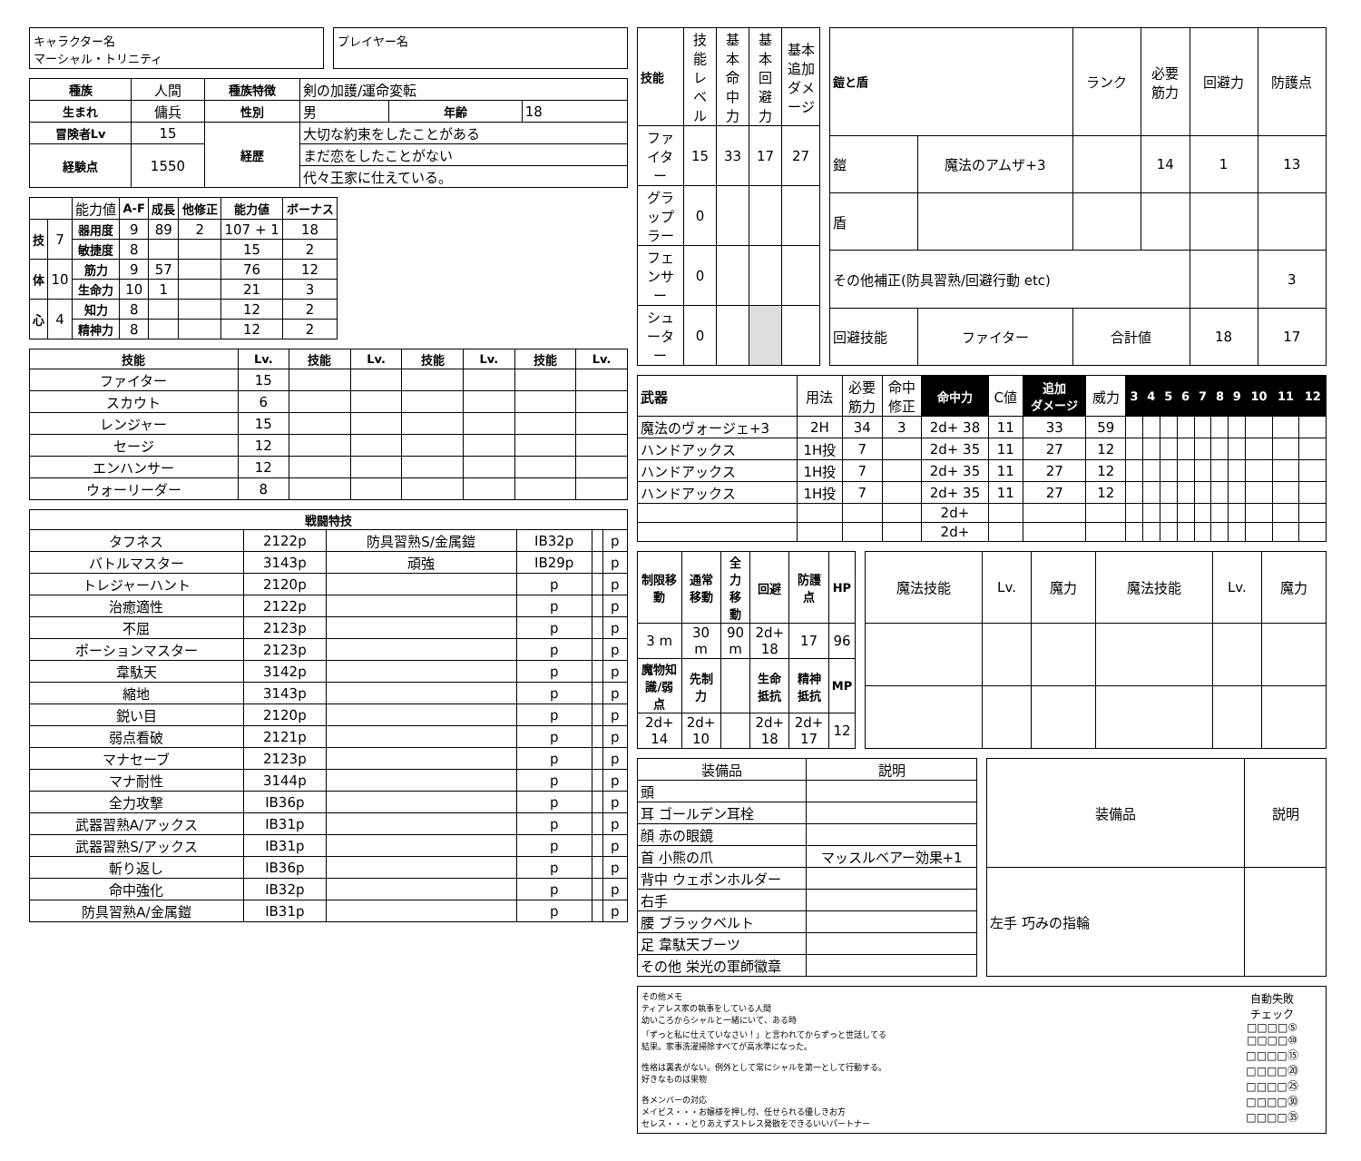キャラクター名
マーシャル・トリニティ
プレイヤー名
| 種族 | 人間 | 種族特徴 | 剣の加護/運命変転 | | |
| 生まれ | 傭兵 | 性別 | 男 | 年齢 | 18 |
| 冒険者Lv | 15 | 経歴 | 大切な約束をしたことがある | | |
| 経験点 | 1550 | | まだ恋をしたことがない | | |
| | | | 代々王家に仕えている。 | | |
| | | 能力値 | A-F | 成長 | 他修正 | 能力値 | ボーナス |
| 技 | 7 | 器用度 | 9 | 89 | 2 | 107 + 1 | 18 |
| | | 敏捷度 | 8 | | | 15 | 2 |
| 体 | 10 | 筋力 | 9 | 57 | | 76 | 12 |
| | | 生命力 | 10 | 1 | | 21 | 3 |
| 心 | 4 | 知力 | 8 | | | 12 | 2 |
| | | 精神力 | 8 | | | 12 | 2 |
| 技能 | Lv. | 技能 | Lv. | 技能 | Lv. | 技能 | Lv. |
| --- | --- | --- | --- | --- | --- | --- | --- |
| ファイター | 15 | | | | | | |
| スカウト | 6 | | | | | | |
| レンジャー | 15 | | | | | | |
| セージ | 12 | | | | | | |
| エンハンサー | 12 | | | | | | |
| ウォーリーダー | 8 | | | | | | |
| 戦闘特技 | | | | | |
| --- | --- | --- | --- | --- | --- |
| タフネス | 2122p | 防具習熟S/金属鎧 | IB32p | | p |
| バトルマスター | 3143p | 頑強 | IB29p | | p |
| トレジャーハント | 2120p | | p | | p |
| 治癒適性 | 2122p | | p | | p |
| 不屈 | 2123p | | p | | p |
| ポーションマスター | 2123p | | p | | p |
| 韋駄天 | 3142p | | p | | p |
| 縮地 | 3143p | | p | | p |
| 鋭い目 | 2120p | | p | | p |
| 弱点看破 | 2121p | | p | | p |
| マナセーブ | 2123p | | p | | p |
| マナ耐性 | 3144p | | p | | p |
| 全力攻撃 | IB36p | | p | | p |
| 武器習熟A/アックス | IB31p | | p | | p |
| 武器習熟S/アックス | IB31p | | p | | p |
| 斬り返し | IB36p | | p | | p |
| 命中強化 | IB32p | | p | | p |
| 防具習熟A/金属鎧 | IB31p | | p | | p |
| 技能 | 技能 レベル | 基本 命中力 | 基本 回避力 | 基本追加 ダメージ |
| ファイター | 15 | 33 | 17 | 27 |
| グラップラー | 0 | | | |
| フェンサー | 0 | | | |
| シューター | 0 | | | |
| 鎧と盾 | | ランク | 必要 筋力 | 回避力 | 防護点 |
| 鎧 | 魔法のアムザ+3 | | 14 | 1 | 13 |
| 盾 | | | | | |
| その他補正(防具習熟/回避行動 etc) | | | | | 3 |
| 回避技能 | ファイター | 合計値 | | 18 | 17 |
| 武器 | 用法 | 必要 筋力 | 命中 修正 | 命中力 | C値 | 追加 ダメージ | 威力 | 3 | 4 | 5 | 6 | 7 | 8 | 9 | 10 | 11 | 12 |
| 魔法のヴォージェ+3 | 2H | 34 | 3 | 2d+ 38 | 11 | 33 | 59 | | | | | | | | | | |
| ハンドアックス | 1H投 | 7 | | 2d+ 35 | 11 | 27 | 12 | | | | | | | | | | |
| ハンドアックス | 1H投 | 7 | | 2d+ 35 | 11 | 27 | 12 | | | | | | | | | | |
| ハンドアックス | 1H投 | 7 | | 2d+ 35 | 11 | 27 | 12 | | | | | | | | | | |
| | | | | 2d+ | | | | | | | | | | | | | |
| | | | | 2d+ | | | | | | | | | | | | | |
| 制限移動 | 通常移動 | 全力移動 | 回避 | 防護点 | HP |
| --- | --- | --- | --- | --- | --- |
| 3 m | 30 m | 90 m | 2d+ 18 | 17 | 96 |
| 魔物知識/弱点 | 先制力 | | 生命抵抗 | 精神抵抗 | MP |
| 2d+ 14 | 2d+ 10 | | 2d+ 18 | 2d+ 17 | 12 |
| 魔法技能 | Lv. | 魔力 | 魔法技能 | Lv. | 魔力 |
| 装備品 | 説明 |
| 頭 | |
| 耳 ゴールデン耳栓 | |
| 顔 赤の眼鏡 | |
| 首 小熊の爪 | マッスルベアー効果+1 |
| 背中 ウェポンホルダー | |
| 右手 | |
| 腰 ブラックベルト | |
| 足 韋駄天ブーツ | |
| その他 栄光の軍師徽章 | |
| 装備品 | 説明 |
| 左手 巧みの指輪 | |
その他メモ
ティアレス家の執事をしている人間
幼いころからシャルと一緒にいて、ある時
「ずっと私に仕えていなさい！」と言われてからずっと世話してる
結果。家事洗濯掃除すべてが高水準になった。
性格は裏表がない。例外として常にシャルを第一として行動する。
好きなものは果物
各メンバーの対応
メイビス・・・お嬢様を押し付、任せられる優しきお方
セレス・・・とりあえずストレス発散をできるいいパートナー
自動失敗
チェック
□□□□⑤
□□□□⑩
□□□□⑮
□□□□⑳
□□□□㉕
□□□□㉚
□□□□㉟